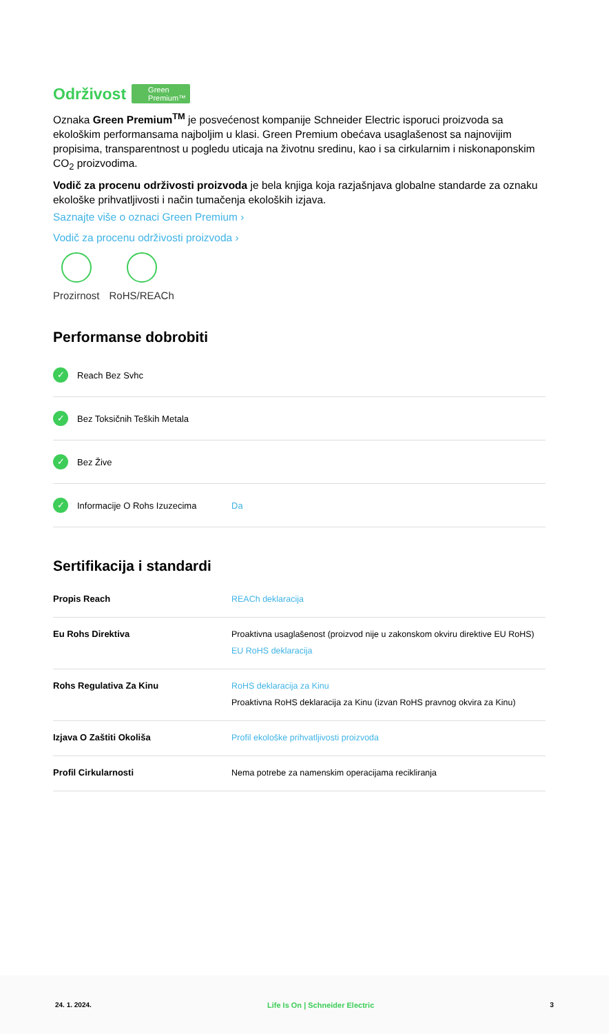Održivost Green
Premium™
Oznaka Green Premium<sup>TM</sup> je posvećenost kompanije Schneider Electric isporuci proizvoda sa ekološkim performansama najboljim u klasi. Green Premium obećava usaglašenost sa najnovijim propisima, transparentnost u pogledu uticaja na životnu sredinu, kao i sa cirkularnim i niskonaponskim CO<sub>2</sub> proizvodima.
Vodič za procenu održivosti proizvoda je bela knjiga koja razjašnjava globalne standarde za oznaku ekološke prihvatljivosti i način tumačenja ekoloških izjava.
Saznajte više o oznaci Green Premium ›
Vodič za procenu održivosti proizvoda ›
Prozirnost RoHS/REACh
Performanse dobrobiti
✓ Reach Bez Svhc
✓ Bez Toksičnih Teških Metala
✓ Bez Žive
✓ Informacije O Rohs Izuzecima Da
Sertifikacija i standardi
| Propis Reach | REACh deklaracija |
| Eu Rohs Direktiva | Proaktivna usaglašenost (proizvod nije u zakonskom okviru direktive EU RoHS) EU RoHS deklaracija |
| Rohs Regulativa Za Kinu | RoHS deklaracija za Kinu Proaktivna RoHS deklaracija za Kinu (izvan RoHS pravnog okvira za Kinu) |
| Izjava O Zaštiti Okoliša | Profil ekološke prihvatljivosti proizvoda |
| Profil Cirkularnosti | Nema potrebe za namenskim operacijama recikliranja |
24. 1. 2024. Life Is On | Schneider Electric 3